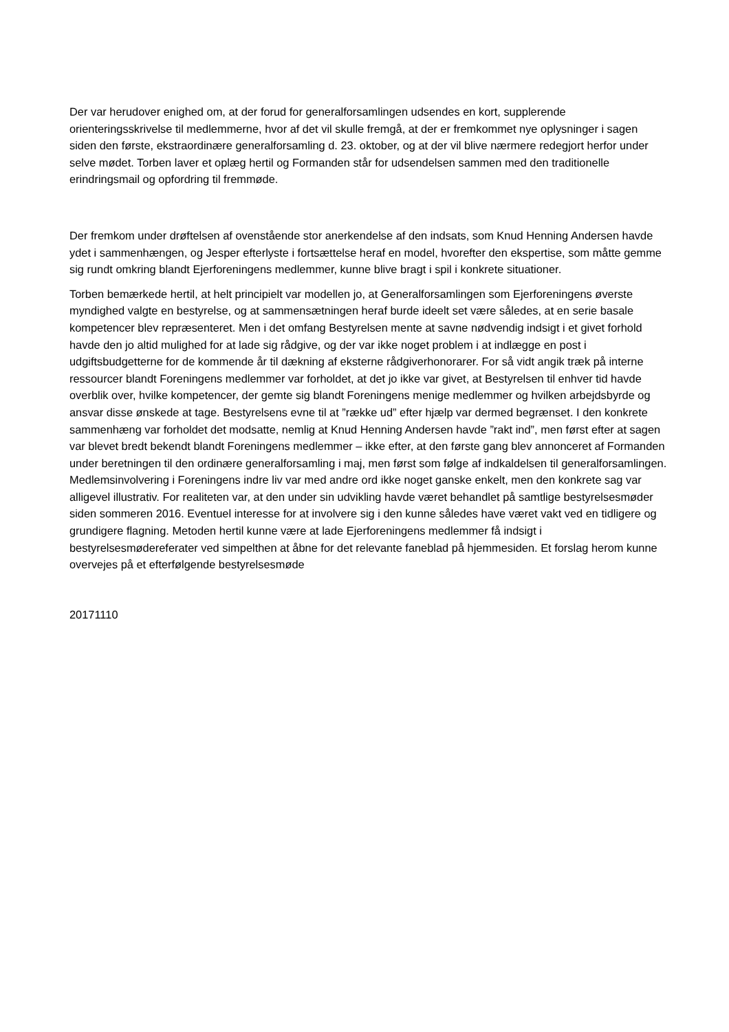Der var herudover enighed om, at der forud for generalforsamlingen udsendes en kort, supplerende orienteringsskrivelse til medlemmerne, hvor af det vil skulle fremgå, at der er fremkommet nye oplysninger i sagen siden den første, ekstraordinære generalforsamling d. 23. oktober, og at der vil blive nærmere redegjort herfor under selve mødet. Torben laver et oplæg hertil og Formanden står for udsendelsen sammen med den traditionelle erindringsmail og opfordring til fremmøde.
Der fremkom under drøftelsen af ovenstående stor anerkendelse af den indsats, som Knud Henning Andersen havde ydet i sammenhængen, og Jesper efterlyste i fortsættelse heraf en model, hvorefter den ekspertise, som måtte gemme sig rundt omkring blandt Ejerforeningens medlemmer, kunne blive bragt i spil i konkrete situationer.
Torben bemærkede hertil, at helt principielt var modellen jo, at Generalforsamlingen som Ejerforeningens øverste myndighed valgte en bestyrelse, og at sammensætningen heraf burde ideelt set være således, at en serie basale kompetencer blev repræsenteret. Men i det omfang Bestyrelsen mente at savne nødvendig indsigt i et givet forhold havde den jo altid mulighed for at lade sig rådgive, og der var ikke noget problem i at indlægge en post i udgiftsbudgetterne for de kommende år til dækning af eksterne rådgiverhonorarer. For så vidt angik træk på interne ressourcer blandt Foreningens medlemmer var forholdet, at det jo ikke var givet, at Bestyrelsen til enhver tid havde overblik over, hvilke kompetencer, der gemte sig blandt Foreningens menige medlemmer og hvilken arbejdsbyrde og ansvar disse ønskede at tage. Bestyrelsens evne til at ”række ud” efter hjælp var dermed begrænset. I den konkrete sammenhæng var forholdet det modsatte, nemlig at Knud Henning Andersen havde ”rakt ind”, men først efter at sagen var blevet bredt bekendt blandt Foreningens medlemmer – ikke efter, at den første gang blev annonceret af Formanden under beretningen til den ordinære generalforsamling i maj, men først som følge af indkaldelsen til generalforsamlingen. Medlemsinvolvering i Foreningens indre liv var med andre ord ikke noget ganske enkelt, men den konkrete sag var alligevel illustrativ. For realiteten var, at den under sin udvikling havde været behandlet på samtlige bestyrelsesmøder siden sommeren 2016. Eventuel interesse for at involvere sig i den kunne således have været vakt ved en tidligere og grundigere flagning. Metoden hertil kunne være at lade Ejerforeningens medlemmer få indsigt i bestyrelsesmødereferater ved simpelthen at åbne for det relevante faneblad på hjemmesiden. Et forslag herom kunne overvejes på et efterfølgende bestyrelsesmøde
20171110